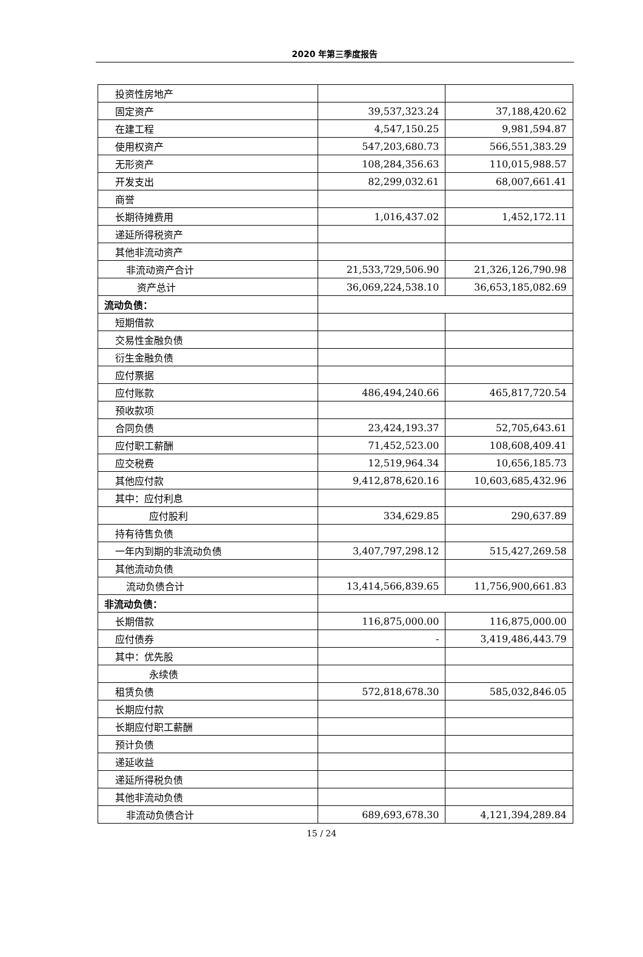2020 年第三季度报告
| 投资性房地产 | | |
| 固定资产 | 39,537,323.24 | 37,188,420.62 |
| 在建工程 | 4,547,150.25 | 9,981,594.87 |
| 使用权资产 | 547,203,680.73 | 566,551,383.29 |
| 无形资产 | 108,284,356.63 | 110,015,988.57 |
| 开发支出 | 82,299,032.61 | 68,007,661.41 |
| 商誉 | | |
| 长期待摊费用 | 1,016,437.02 | 1,452,172.11 |
| 递延所得税资产 | | |
| 其他非流动资产 | | |
| 非流动资产合计 | 21,533,729,506.90 | 21,326,126,790.98 |
| 资产总计 | 36,069,224,538.10 | 36,653,185,082.69 |
| 流动负债： | | |
| 短期借款 | | |
| 交易性金融负债 | | |
| 衍生金融负债 | | |
| 应付票据 | | |
| 应付账款 | 486,494,240.66 | 465,817,720.54 |
| 预收款项 | | |
| 合同负债 | 23,424,193.37 | 52,705,643.61 |
| 应付职工薪酬 | 71,452,523.00 | 108,608,409.41 |
| 应交税费 | 12,519,964.34 | 10,656,185.73 |
| 其他应付款 | 9,412,878,620.16 | 10,603,685,432.96 |
| 其中：应付利息 | | |
| 应付股利 | 334,629.85 | 290,637.89 |
| 持有待售负债 | | |
| 一年内到期的非流动负债 | 3,407,797,298.12 | 515,427,269.58 |
| 其他流动负债 | | |
| 流动负债合计 | 13,414,566,839.65 | 11,756,900,661.83 |
| 非流动负债： | | |
| 长期借款 | 116,875,000.00 | 116,875,000.00 |
| 应付债券 | - | 3,419,486,443.79 |
| 其中：优先股 | | |
| 永续债 | | |
| 租赁负债 | 572,818,678.30 | 585,032,846.05 |
| 长期应付款 | | |
| 长期应付职工薪酬 | | |
| 预计负债 | | |
| 递延收益 | | |
| 递延所得税负债 | | |
| 其他非流动负债 | | |
| 非流动负债合计 | 689,693,678.30 | 4,121,394,289.84 |
15 / 24